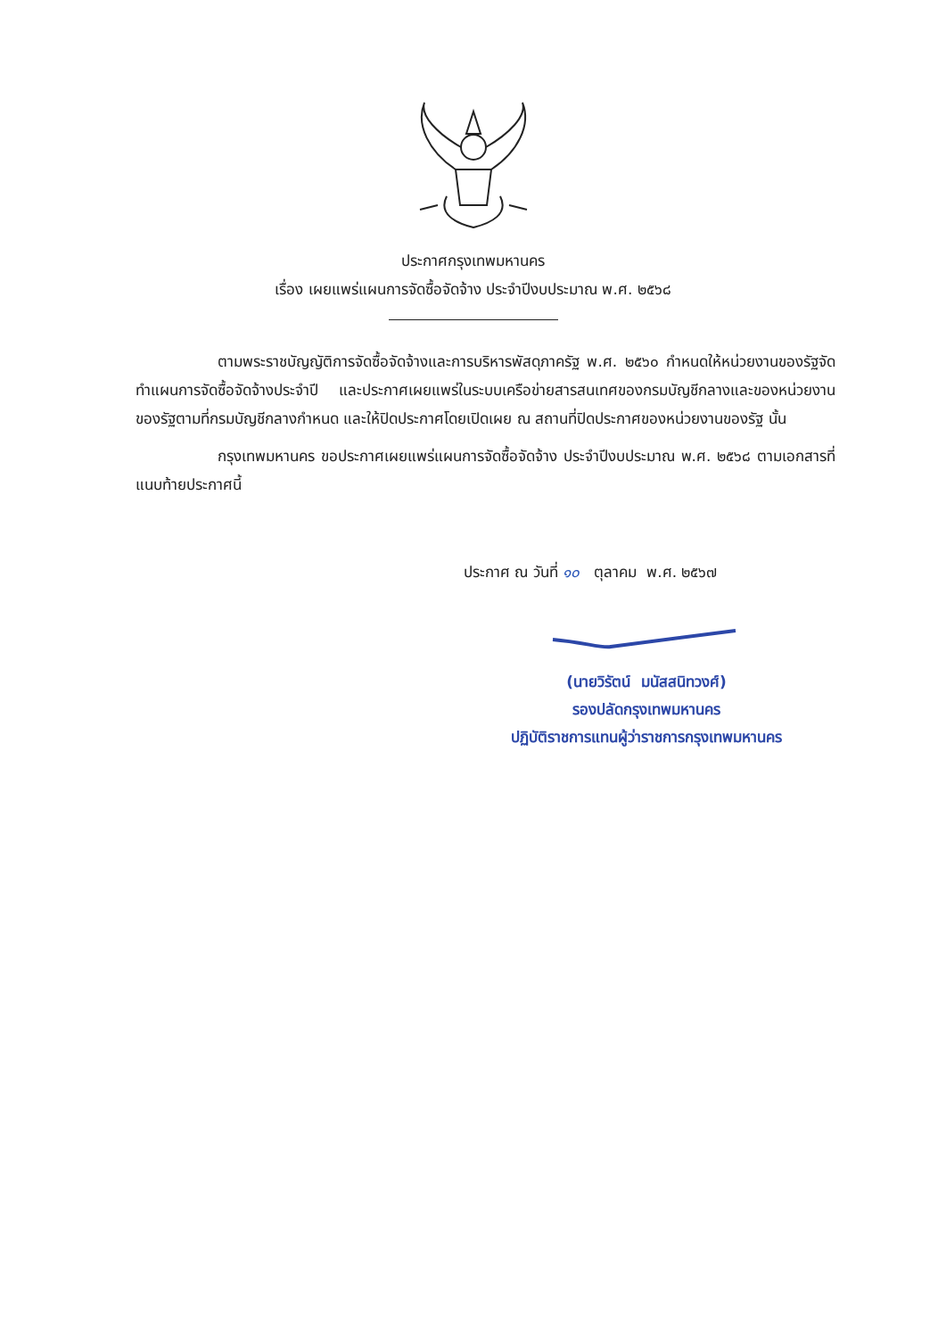ประกาศกรุงเทพมหานคร
เรื่อง เผยแพร่แผนการจัดซื้อจัดจ้าง ประจำปีงบประมาณ พ.ศ. ๒๕๖๘
ตามพระราชบัญญัติการจัดซื้อจัดจ้างและการบริหารพัสดุภาครัฐ พ.ศ. ๒๕๖๐ กำหนดให้หน่วยงานของรัฐจัดทำแผนการจัดซื้อจัดจ้างประจำปี และประกาศเผยแพร่ในระบบเครือข่ายสารสนเทศของกรมบัญชีกลางและของหน่วยงานของรัฐตามที่กรมบัญชีกลางกำหนด และให้ปิดประกาศโดยเปิดเผย ณ สถานที่ปิดประกาศของหน่วยงานของรัฐ นั้น
กรุงเทพมหานคร ขอประกาศเผยแพร่แผนการจัดซื้อจัดจ้าง ประจำปีงบประมาณ พ.ศ. ๒๕๖๘ ตามเอกสารที่แนบท้ายประกาศนี้
ประกาศ ณ วันที่ ๑๐ ตุลาคม พ.ศ. ๒๕๖๗
(นายวิรัตน์ มนัสสนิทวงศ์)
รองปลัดกรุงเทพมหานคร
ปฏิบัติราชการแทนผู้ว่าราชการกรุงเทพมหานคร